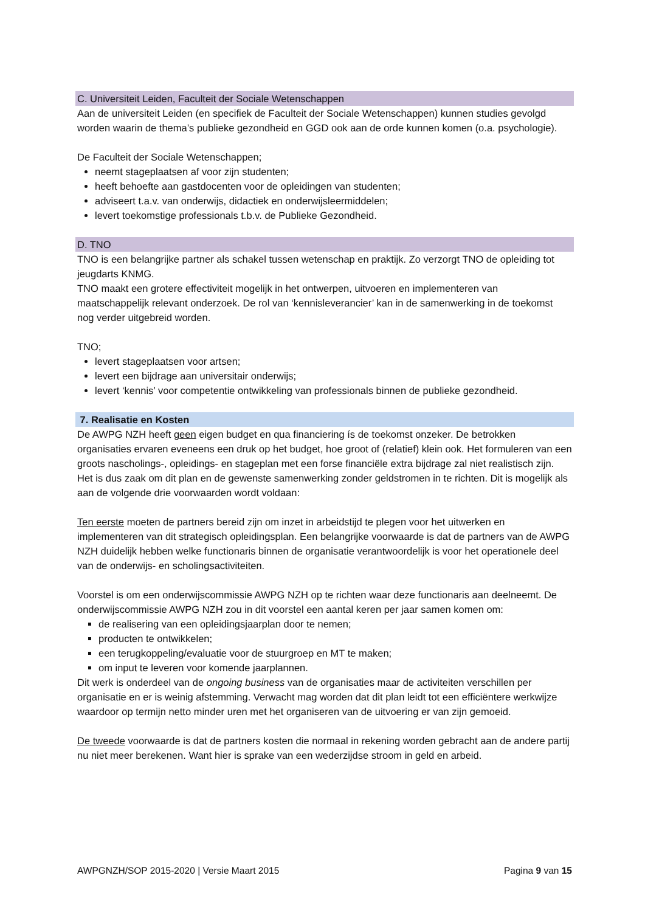C. Universiteit Leiden, Faculteit der Sociale Wetenschappen
Aan de universiteit Leiden (en specifiek de Faculteit der Sociale Wetenschappen) kunnen studies gevolgd worden waarin de thema’s publieke gezondheid en GGD ook aan de orde kunnen komen (o.a. psychologie).
De Faculteit der Sociale Wetenschappen;
neemt stageplaatsen af voor zijn studenten;
heeft behoefte aan gastdocenten voor de opleidingen van studenten;
adviseert t.a.v. van onderwijs, didactiek en onderwijsleermiddelen;
levert toekomstige professionals t.b.v. de Publieke Gezondheid.
D. TNO
TNO is een belangrijke partner als schakel tussen wetenschap en praktijk. Zo verzorgt TNO de opleiding tot jeugdarts KNMG.
TNO maakt een grotere effectiviteit mogelijk in het ontwerpen, uitvoeren en implementeren van maatschappelijk relevant onderzoek. De rol van ‘kennisleverancier’ kan in de samenwerking in de toekomst nog verder uitgebreid worden.
TNO;
levert stageplaatsen voor artsen;
levert een bijdrage aan universitair onderwijs;
levert ‘kennis’ voor competentie ontwikkeling van professionals binnen de publieke gezondheid.
7. Realisatie en Kosten
De AWPG NZH heeft geen eigen budget en qua financiering ís de toekomst onzeker. De betrokken organisaties ervaren eveneens een druk op het budget, hoe groot of (relatief) klein ook. Het formuleren van een groots nascholings-, opleidings- en stageplan met een forse financiële extra bijdrage zal niet realistisch zijn. Het is dus zaak om dit plan en de gewenste samenwerking zonder geldstromen in te richten. Dit is mogelijk als aan de volgende drie voorwaarden wordt voldaan:
Ten eerste moeten de partners bereid zijn om inzet in arbeidstijd te plegen voor het uitwerken en implementeren van dit strategisch opleidingsplan. Een belangrijke voorwaarde is dat de partners van de AWPG NZH duidelijk hebben welke functionaris binnen de organisatie verantwoordelijk is voor het operationele deel van de onderwijs- en scholingsactiviteiten.
Voorstel is om een onderwijscommissie AWPG NZH op te richten waar deze functionaris aan deelneemt. De onderwijscommissie AWPG NZH zou in dit voorstel een aantal keren per jaar samen komen om:
de realisering van een opleidingsjaarplan door te nemen;
producten te ontwikkelen;
een terugkoppeling/evaluatie voor de stuurgroep en MT te maken;
om input te leveren voor komende jaarplannen.
Dit werk is onderdeel van de ongoing business van de organisaties maar de activiteiten verschillen per organisatie en er is weinig afstemming. Verwacht mag worden dat dit plan leidt tot een efficiëntere werkwijze waardoor op termijn netto minder uren met het organiseren van de uitvoering er van zijn gemoeid.
De tweede voorwaarde is dat de partners kosten die normaal in rekening worden gebracht aan de andere partij nu niet meer berekenen. Want hier is sprake van een wederzijdse stroom in geld en arbeid.
AWPGNZH/SOP 2015-2020 | Versie Maart 2015 Pagina 9 van 15